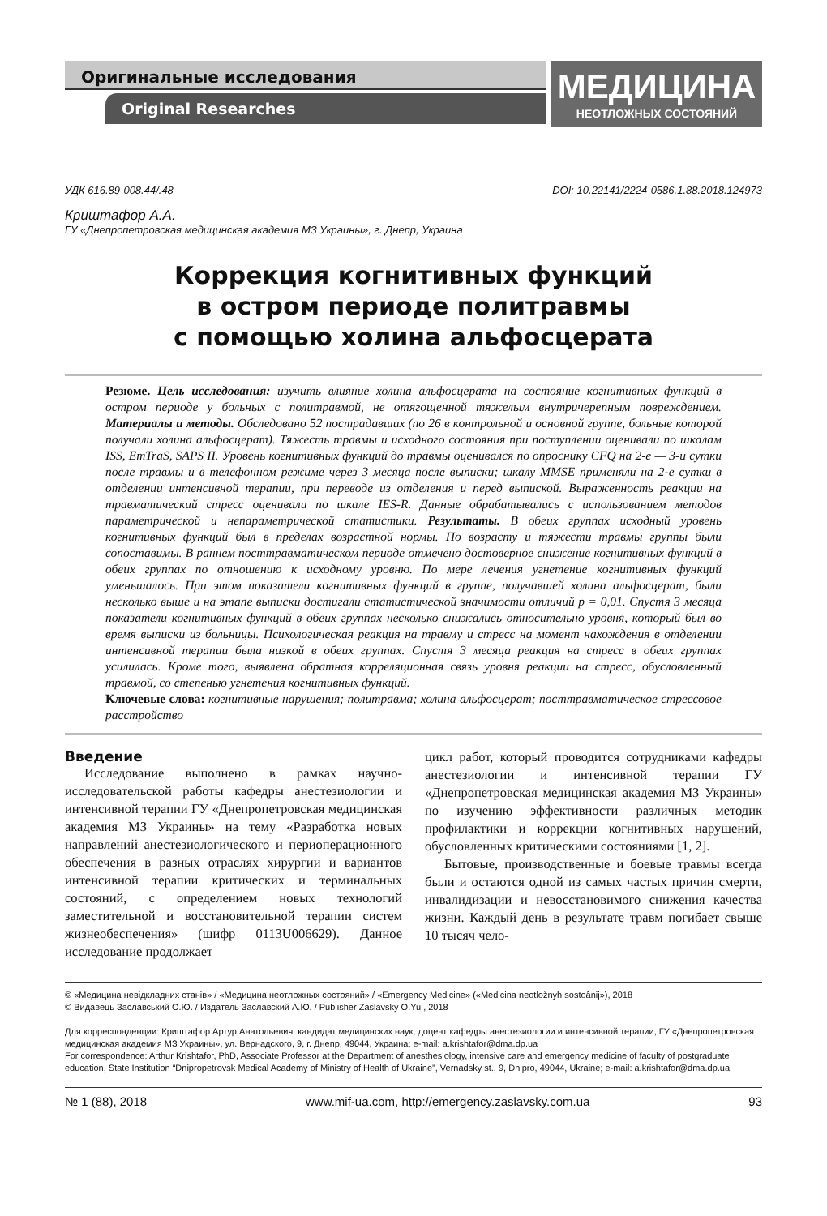Оригинальные исследования
Original Researches
МЕДИЦИНА
НЕОТЛОЖНЫХ СОСТОЯНИЙ
УДК 616.89-008.44/.48 DOI: 10.22141/2224-0586.1.88.2018.124973
Криштафор А.А.
ГУ «Днепропетровская медицинская академия МЗ Украины», г. Днепр, Украина
Коррекция когнитивных функций
в остром периоде политравмы
с помощью холина альфосцерата
Резюме. Цель исследования: изучить влияние холина альфосцерата на состояние когнитивных функций в остром периоде у больных с политравмой, не отягощенной тяжелым внутричерепным повреждением. Материалы и методы. Обследовано 52 пострадавших (по 26 в контрольной и основной группе, больные которой получали холина альфосцерат). Тяжесть травмы и исходного состояния при поступлении оценивали по шкалам ISS, EmTraS, SAPS II. Уровень когнитивных функций до травмы оценивался по опроснику CFQ на 2-е — 3-и сутки после травмы и в телефонном режиме через 3 месяца после выписки; шкалу MMSE применяли на 2-е сутки в отделении интенсивной терапии, при переводе из отделения и перед выпиской. Выраженность реакции на травматический стресс оценивали по шкале IES-R. Данные обрабатывались с использованием методов параметрической и непараметрической статистики. Результаты. В обеих группах исходный уровень когнитивных функций был в пределах возрастной нормы. По возрасту и тяжести травмы группы были сопоставимы. В раннем посттравматическом периоде отмечено достоверное снижение когнитивных функций в обеих группах по отношению к исходному уровню. По мере лечения угнетение когнитивных функций уменьшалось. При этом показатели когнитивных функций в группе, получавшей холина альфосцерат, были несколько выше и на этапе выписки достигали статистической значимости отличий p = 0,01. Спустя 3 месяца показатели когнитивных функций в обеих группах несколько снижались относительно уровня, который был во время выписки из больницы. Психологическая реакция на травму и стресс на момент нахождения в отделении интенсивной терапии была низкой в обеих группах. Спустя 3 месяца реакция на стресс в обеих группах усилилась. Кроме того, выявлена обратная корреляционная связь уровня реакции на стресс, обусловленный травмой, со степенью угнетения когнитивных функций.
Ключевые слова: когнитивные нарушения; политравма; холина альфосцерат; посттравматическое стрессовое расстройство
Введение
Исследование выполнено в рамках научно-исследовательской работы кафедры анестезиологии и интенсивной терапии ГУ «Днепропетровская медицинская академия МЗ Украины» на тему «Разработка новых направлений анестезиологического и периоперационного обеспечения в разных отраслях хирургии и вариантов интенсивной терапии критических и терминальных состояний, с определением новых технологий заместительной и восстановительной терапии систем жизнеобеспечения» (шифр 0113U006629). Данное исследование продолжает
цикл работ, который проводится сотрудниками кафедры анестезиологии и интенсивной терапии ГУ «Днепропетровская медицинская академия МЗ Украины» по изучению эффективности различных методик профилактики и коррекции когнитивных нарушений, обусловленных критическими состояниями [1, 2].
Бытовые, производственные и боевые травмы всегда были и остаются одной из самых частых причин смерти, инвалидизации и невосстановимого снижения качества жизни. Каждый день в результате травм погибает свыше 10 тысяч чело-
© «Медицина невідкладних станів» / «Медицина неотложных состояний» / «Emergency Medicine» («Medicina neotložnyh sostoânij»), 2018
© Видавець Заславський О.Ю. / Издатель Заславский А.Ю. / Publisher Zaslavsky O.Yu., 2018
Для корреспонденции: Криштафор Артур Анатольевич, кандидат медицинских наук, доцент кафедры анестезиологии и интенсивной терапии, ГУ «Днепропетровская медицинская академия МЗ Украины», ул. Вернадского, 9, г. Днепр, 49044, Украина; e-mail: a.krishtafor@dma.dp.ua
For correspondence: Arthur Krishtafor, PhD, Associate Professor at the Department of anesthesiology, intensive care and emergency medicine of faculty of postgraduate education, State Institution “Dnipropetrovsk Medical Academy of Ministry of Health of Ukraine”, Vernadsky st., 9, Dnipro, 49044, Ukraine; e-mail: a.krishtafor@dma.dp.ua
№ 1 (88), 2018 www.mif-ua.com, http://emergency.zaslavsky.com.ua 93